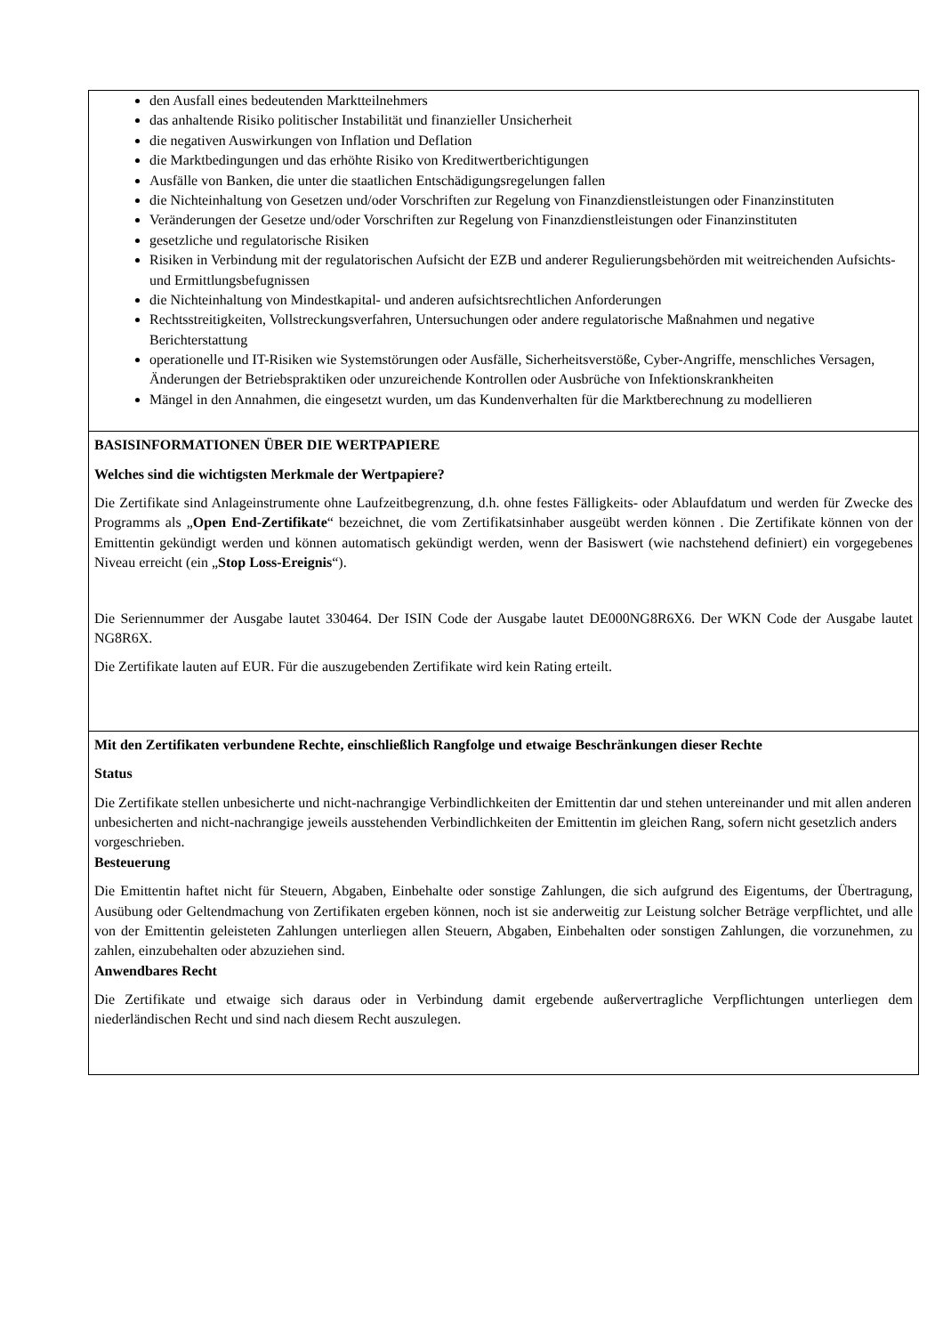den Ausfall eines bedeutenden Marktteilnehmers
das anhaltende Risiko politischer Instabilität und finanzieller Unsicherheit
die negativen Auswirkungen von Inflation und Deflation
die Marktbedingungen und das erhöhte Risiko von Kreditwertberichtigungen
Ausfälle von Banken, die unter die staatlichen Entschädigungsregelungen fallen
die Nichteinhaltung von Gesetzen und/oder Vorschriften zur Regelung von Finanzdienstleistungen oder Finanzinstituten
Veränderungen der Gesetze und/oder Vorschriften zur Regelung von Finanzdienstleistungen oder Finanzinstituten
gesetzliche und regulatorische Risiken
Risiken in Verbindung mit der regulatorischen Aufsicht der EZB und anderer Regulierungsbehörden mit weitreichenden Aufsichts- und Ermittlungsbefugnissen
die Nichteinhaltung von Mindestkapital- und anderen aufsichtsrechtlichen Anforderungen
Rechtsstreitigkeiten, Vollstreckungsverfahren, Untersuchungen oder andere regulatorische Maßnahmen und negative Berichterstattung
operationelle und IT-Risiken wie Systemstörungen oder Ausfälle, Sicherheitsverstöße, Cyber-Angriffe, menschliches Versagen, Änderungen der Betriebspraktiken oder unzureichende Kontrollen oder Ausbrüche von Infektionskrankheiten
Mängel in den Annahmen, die eingesetzt wurden, um das Kundenverhalten für die Marktberechnung zu modellieren
BASISINFORMATIONEN ÜBER DIE WERTPAPIERE
Welches sind die wichtigsten Merkmale der Wertpapiere?
Die Zertifikate sind Anlageinstrumente ohne Laufzeitbegrenzung, d.h. ohne festes Fälligkeits- oder Ablaufdatum und werden für Zwecke des Programms als „Open End-Zertifikate“ bezeichnet, die vom Zertifikatsinhaber ausgeübt werden können . Die Zertifikate können von der Emittentin gekündigt werden und können automatisch gekündigt werden, wenn der Basiswert (wie nachstehend definiert) ein vorgegebenes Niveau erreicht (ein „Stop Loss-Ereignis“).
Die Seriennummer der Ausgabe lautet 330464. Der ISIN Code der Ausgabe lautet DE000NG8R6X6. Der WKN Code der Ausgabe lautet NG8R6X.
Die Zertifikate lauten auf EUR. Für die auszugebenden Zertifikate wird kein Rating erteilt.
Mit den Zertifikaten verbundene Rechte, einschließlich Rangfolge und etwaige Beschränkungen dieser Rechte
Status
Die Zertifikate stellen unbesicherte und nicht-nachrangige Verbindlichkeiten der Emittentin dar und stehen untereinander und mit allen anderen unbesicherten and nicht-nachrangige jeweils ausstehenden Verbindlichkeiten der Emittentin im gleichen Rang, sofern nicht gesetzlich anders vorgeschrieben.
Besteuerung
Die Emittentin haftet nicht für Steuern, Abgaben, Einbehalte oder sonstige Zahlungen, die sich aufgrund des Eigentums, der Übertragung, Ausübung oder Geltendmachung von Zertifikaten ergeben können, noch ist sie anderweitig zur Leistung solcher Beträge verpflichtet, und alle von der Emittentin geleisteten Zahlungen unterliegen allen Steuern, Abgaben, Einbehalten oder sonstigen Zahlungen, die vorzunehmen, zu zahlen, einzubehalten oder abzuziehen sind.
Anwendbares Recht
Die Zertifikate und etwaige sich daraus oder in Verbindung damit ergebende außervertragliche Verpflichtungen unterliegen dem niederländischen Recht und sind nach diesem Recht auszulegen.